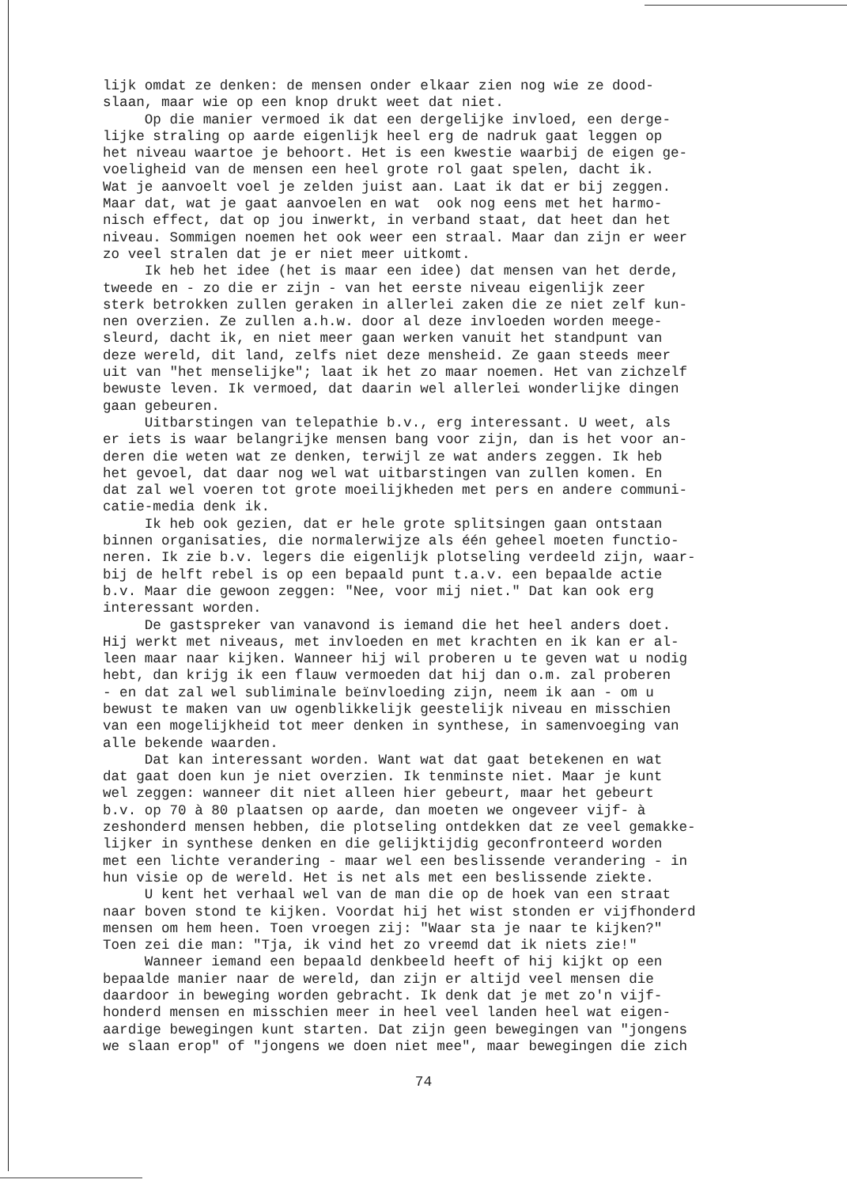lijk omdat ze denken: de mensen onder elkaar zien nog wie ze dood- slaan, maar wie op een knop drukt weet dat niet. Op die manier vermoed ik dat een dergelijke invloed, een derge- lijke straling op aarde eigenlijk heel erg de nadruk gaat leggen op het niveau waartoe je behoort. Het is een kwestie waarbij de eigen ge- voeligheid van de mensen een heel grote rol gaat spelen, dacht ik. Wat je aanvoelt voel je zelden juist aan. Laat ik dat er bij zeggen. Maar dat, wat je gaat aanvoelen en wat ook nog eens met het harmo- nisch effect, dat op jou inwerkt, in verband staat, dat heet dan het niveau. Sommigen noemen het ook weer een straal. Maar dan zijn er weer zo veel stralen dat je er niet meer uitkomt. Ik heb het idee (het is maar een idee) dat mensen van het derde, tweede en - zo die er zijn - van het eerste niveau eigenlijk zeer sterk betrokken zullen geraken in allerlei zaken die ze niet zelf kun- nen overzien. Ze zullen a.h.w. door al deze invloeden worden meege- sleurd, dacht ik, en niet meer gaan werken vanuit het standpunt van deze wereld, dit land, zelfs niet deze mensheid. Ze gaan steeds meer uit van "het menselijke"; laat ik het zo maar noemen. Het van zichzelf bewuste leven. Ik vermoed, dat daarin wel allerlei wonderlijke dingen gaan gebeuren. Uitbarstingen van telepathie b.v., erg interessant. U weet, als er iets is waar belangrijke mensen bang voor zijn, dan is het voor an- deren die weten wat ze denken, terwijl ze wat anders zeggen. Ik heb het gevoel, dat daar nog wel wat uitbarstingen van zullen komen. En dat zal wel voeren tot grote moeilijkheden met pers en andere communi- catie-media denk ik. Ik heb ook gezien, dat er hele grote splitsingen gaan ontstaan binnen organisaties, die normalerwijze als één geheel moeten functio- neren. Ik zie b.v. legers die eigenlijk plotseling verdeeld zijn, waar- bij de helft rebel is op een bepaald punt t.a.v. een bepaalde actie b.v. Maar die gewoon zeggen: "Nee, voor mij niet." Dat kan ook erg interessant worden. De gastspreker van vanavond is iemand die het heel anders doet. Hij werkt met niveaus, met invloeden en met krachten en ik kan er al- leen maar naar kijken. Wanneer hij wil proberen u te geven wat u nodig hebt, dan krijg ik een flauw vermoeden dat hij dan o.m. zal proberen - en dat zal wel subliminale beïnvloeding zijn, neem ik aan - om u bewust te maken van uw ogenblikkelijk geestelijk niveau en misschien van een mogelijkheid tot meer denken in synthese, in samenvoeging van alle bekende waarden. Dat kan interessant worden. Want wat dat gaat betekenen en wat dat gaat doen kun je niet overzien. Ik tenminste niet. Maar je kunt wel zeggen: wanneer dit niet alleen hier gebeurt, maar het gebeurt b.v. op 70 à 80 plaatsen op aarde, dan moeten we ongeveer vijf- à zeshonderd mensen hebben, die plotseling ontdekken dat ze veel gemakke- lijker in synthese denken en die gelijktijdig geconfronteerd worden met een lichte verandering - maar wel een beslissende verandering - in hun visie op de wereld. Het is net als met een beslissende ziekte. U kent het verhaal wel van de man die op de hoek van een straat naar boven stond te kijken. Voordat hij het wist stonden er vijfhonderd mensen om hem heen. Toen vroegen zij: "Waar sta je naar te kijken?" Toen zei die man: "Tja, ik vind het zo vreemd dat ik niets zie!" Wanneer iemand een bepaald denkbeeld heeft of hij kijkt op een bepaalde manier naar de wereld, dan zijn er altijd veel mensen die daardoor in beweging worden gebracht. Ik denk dat je met zo'n vijf- honderd mensen en misschien meer in heel veel landen heel wat eigen- aardige bewegingen kunt starten. Dat zijn geen bewegingen van "jongens we slaan erop" of "jongens we doen niet mee", maar bewegingen die zich
74